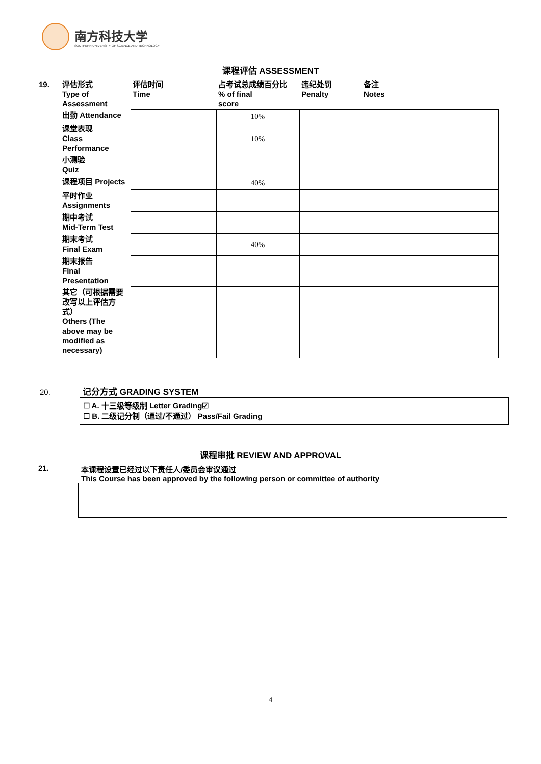南方科技大学
SOUTHERN UNIVERSITY OF SCIENCE AND TECHNOLOGY
课程评估 ASSESSMENT
| 19. | 评估形式 Type of Assessment | 评估时间 Time | 占考试总成绩百分比 % of final score | 违纪处罚 Penalty | 备注 Notes |
| | 出勤 Attendance | | 10% | | |
| | 课堂表现 Class Performance | | 10% | | |
| | 小测验 Quiz | | | | |
| | 课程项目 Projects | | 40% | | |
| | 平时作业 Assignments | | | | |
| | 期中考试 Mid-Term Test | | | | |
| | 期末考试 Final Exam | | 40% | | |
| | 期末报告 Final Presentation | | | | |
| | 其它（可根据需要改写以上评估方式） Others (The above may be modified as necessary) | | | | |
20. 记分方式 GRADING SYSTEM
☐ A. 十三级等级制 Letter Grading☑
☐ B. 二级记分制（通过/不通过） Pass/Fail Grading
课程审批 REVIEW AND APPROVAL
21. 本课程设置已经过以下责任人/委员会审议通过
This Course has been approved by the following person or committee of authority
4